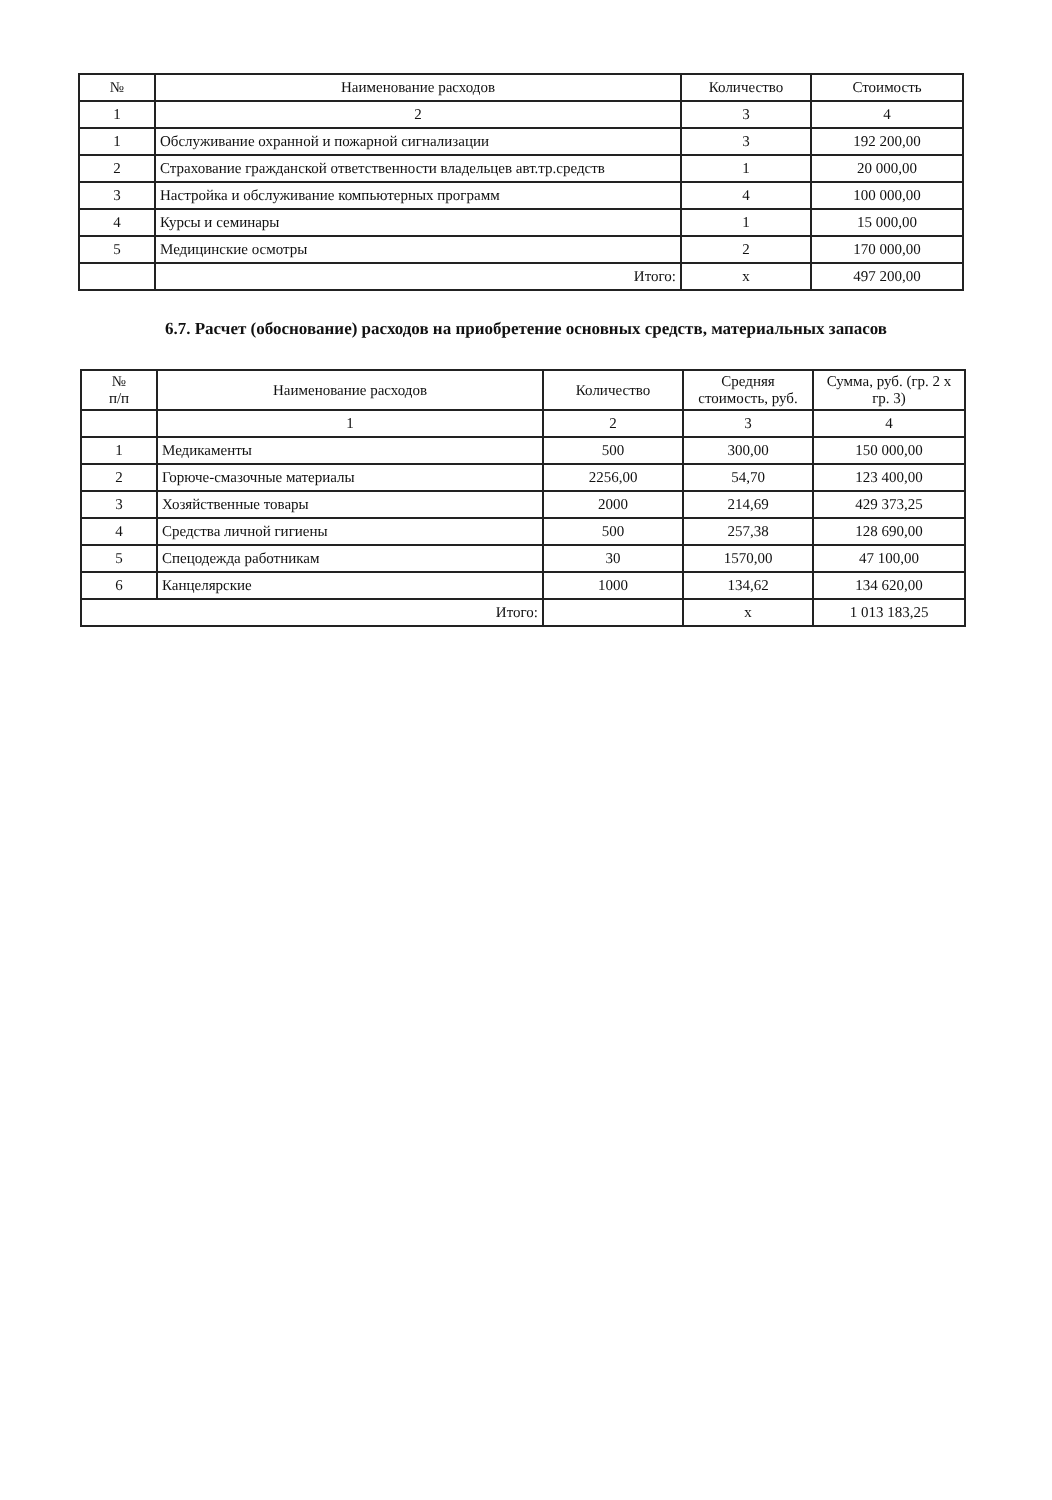| № | Наименование расходов | Количество | Стоимость |
| --- | --- | --- | --- |
| 1 | 2 | 3 | 4 |
| 1 | Обслуживание охранной и пожарной сигнализации | 3 | 192 200,00 |
| 2 | Страхование гражданской ответственности владельцев авт.тр.средств | 1 | 20 000,00 |
| 3 | Настройка и обслуживание компьютерных программ | 4 | 100 000,00 |
| 4 | Курсы и семинары | 1 | 15 000,00 |
| 5 | Медицинские осмотры | 2 | 170 000,00 |
| | Итого: | х | 497 200,00 |
6.7. Расчет (обоснование) расходов на приобретение основных средств, материальных запасов
| № п/п | Наименование расходов | Количество | Средняя стоимость, руб. | Сумма, руб. (гр. 2 х гр. 3) |
| --- | --- | --- | --- | --- |
| | 1 | 2 | 3 | 4 |
| 1 | Медикаменты | 500 | 300,00 | 150 000,00 |
| 2 | Горюче-смазочные материалы | 2256,00 | 54,70 | 123 400,00 |
| 3 | Хозяйственные товары | 2000 | 214,69 | 429 373,25 |
| 4 | Средства личной гигиены | 500 | 257,38 | 128 690,00 |
| 5 | Спецодежда работникам | 30 | 1570,00 | 47 100,00 |
| 6 | Канцелярские | 1000 | 134,62 | 134 620,00 |
| Итого: | | | х | 1 013 183,25 |